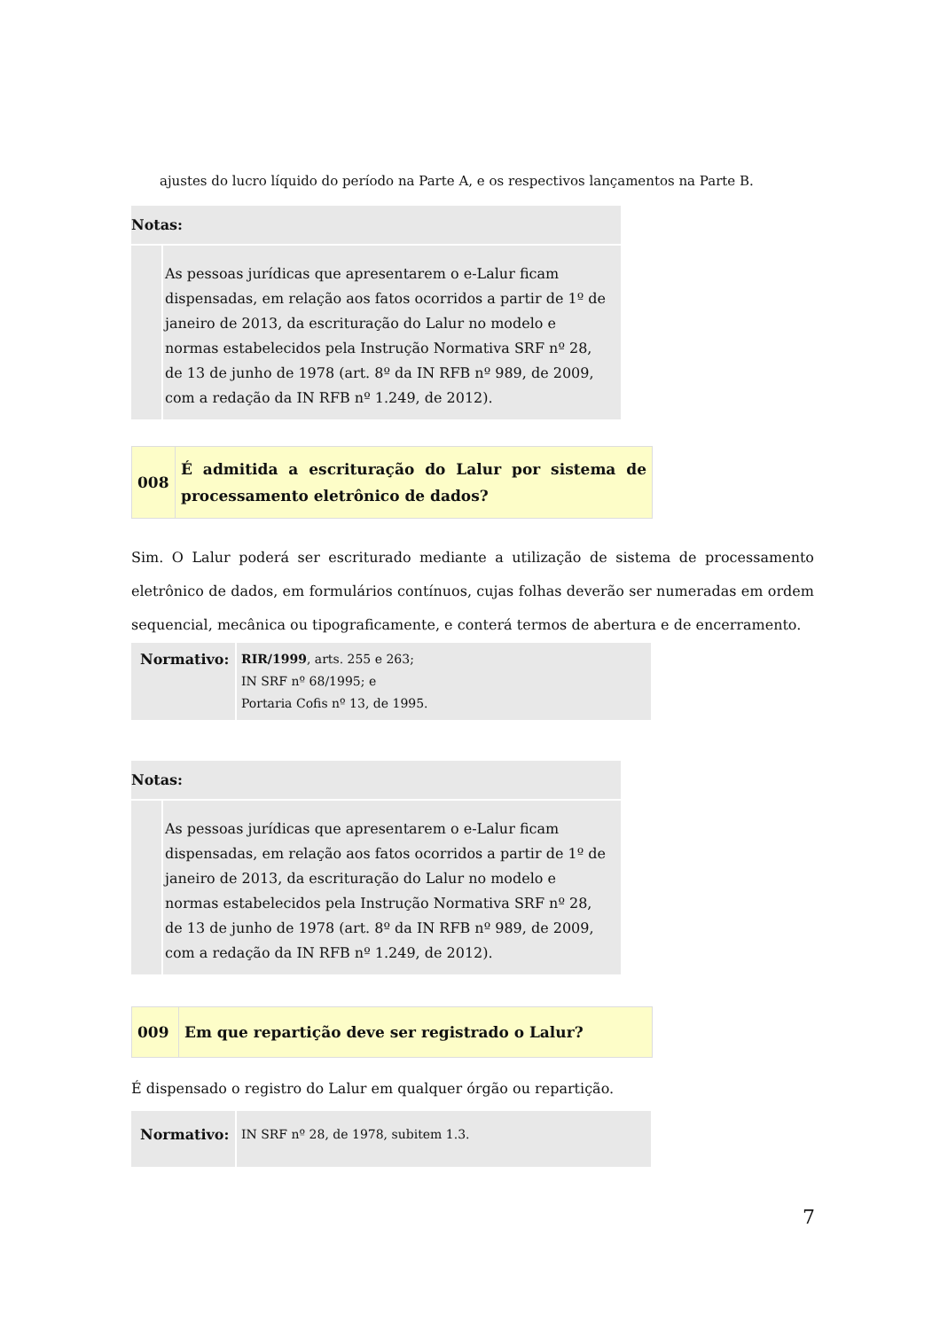ajustes do lucro líquido do período na Parte A, e os respectivos lançamentos na Parte B.
| Notas: | |
| | As pessoas jurídicas que apresentarem o e-Lalur ficam dispensadas, em relação aos fatos ocorridos a partir de 1º de janeiro de 2013, da escrituração do Lalur no modelo e normas estabelecidos pela Instrução Normativa SRF nº 28, de 13 de junho de 1978 (art. 8º da IN RFB nº 989, de 2009, com a redação da IN RFB nº 1.249, de 2012). |
| 008 | É admitida a escrituração do Lalur por sistema de processamento eletrônico de dados? |
Sim. O Lalur poderá ser escriturado mediante a utilização de sistema de processamento eletrônico de dados, em formulários contínuos, cujas folhas deverão ser numeradas em ordem sequencial, mecânica ou tipograficamente, e conterá termos de abertura e de encerramento.
| Normativo: | RIR/1999 , arts. 255 e 263; IN SRF nº 68/1995; e Portaria Cofis nº 13, de 1995. |
| Notas: | |
| | As pessoas jurídicas que apresentarem o e-Lalur ficam dispensadas, em relação aos fatos ocorridos a partir de 1º de janeiro de 2013, da escrituração do Lalur no modelo e normas estabelecidos pela Instrução Normativa SRF nº 28, de 13 de junho de 1978 (art. 8º da IN RFB nº 989, de 2009, com a redação da IN RFB nº 1.249, de 2012). |
| 009 | Em que repartição deve ser registrado o Lalur? |
É dispensado o registro do Lalur em qualquer órgão ou repartição.
| Normativo: | IN SRF nº 28, de 1978, subitem 1.3. |
7